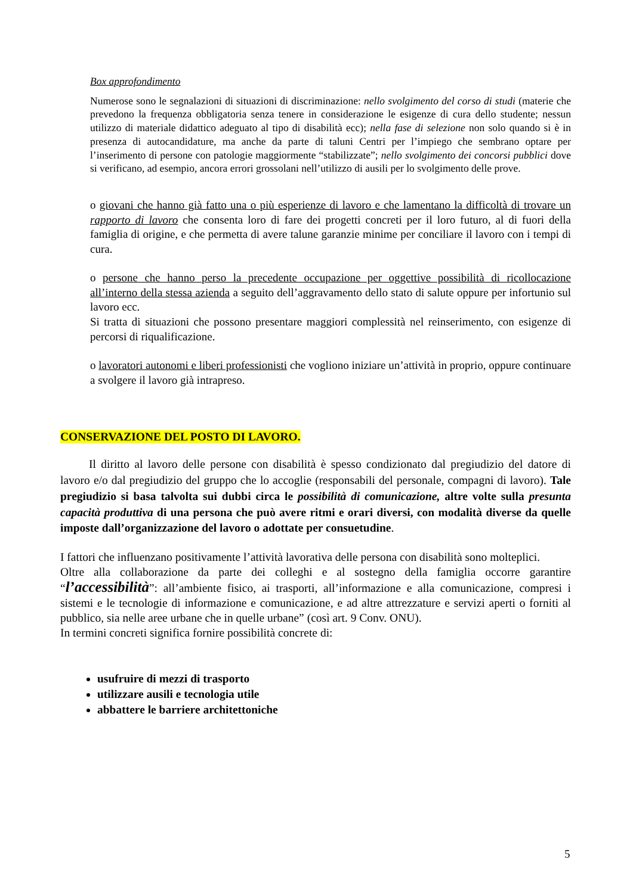Box approfondimento
Numerose sono le segnalazioni di situazioni di discriminazione: nello svolgimento del corso di studi (materie che prevedono la frequenza obbligatoria senza tenere in considerazione le esigenze di cura dello studente; nessun utilizzo di materiale didattico adeguato al tipo di disabilità ecc); nella fase di selezione non solo quando si è in presenza di autocandidature, ma anche da parte di taluni Centri per l’impiego che sembrano optare per l’inserimento di persone con patologie maggiormente “stabilizzate”; nello svolgimento dei concorsi pubblici dove si verificano, ad esempio, ancora errori grossolani nell’utilizzo di ausili per lo svolgimento delle prove.
o giovani che hanno già fatto una o più esperienze di lavoro e che lamentano la difficoltà di trovare un rapporto di lavoro che consenta loro di fare dei progetti concreti per il loro futuro, al di fuori della famiglia di origine, e che permetta di avere talune garanzie minime per conciliare il lavoro con i tempi di cura.
o persone che hanno perso la precedente occupazione per oggettive possibilità di ricollocazione all’interno della stessa azienda a seguito dell’aggravamento dello stato di salute oppure per infortunio sul lavoro ecc.
Si tratta di situazioni che possono presentare maggiori complessità nel reinserimento, con esigenze di percorsi di riqualificazione.
o lavoratori autonomi e liberi professionisti che vogliono iniziare un’attività in proprio, oppure continuare a svolgere il lavoro già intrapreso.
CONSERVAZIONE DEL POSTO DI LAVORO.
Il diritto al lavoro delle persone con disabilità è spesso condizionato dal pregiudizio del datore di lavoro e/o dal pregiudizio del gruppo che lo accoglie (responsabili del personale, compagni di lavoro). Tale pregiudizio si basa talvolta sui dubbi circa le possibilità di comunicazione, altre volte sulla presunta capacità produttiva di una persona che può avere ritmi e orari diversi, con modalità diverse da quelle imposte dall’organizzazione del lavoro o adottate per consuetudine.
I fattori che influenzano positivamente l’attività lavorativa delle persona con disabilità sono molteplici.
Oltre alla collaborazione da parte dei colleghi e al sostegno della famiglia occorre garantire “l’accessibilità”: all’ambiente fisico, ai trasporti, all’informazione e alla comunicazione, compresi i sistemi e le tecnologie di informazione e comunicazione, e ad altre attrezzature e servizi aperti o forniti al pubblico, sia nelle aree urbane che in quelle urbane” (così art. 9 Conv. ONU).
In termini concreti significa fornire possibilità concrete di:
usufruire di mezzi di trasporto
utilizzare ausili e tecnologia utile
abbattere le barriere architettoniche
5